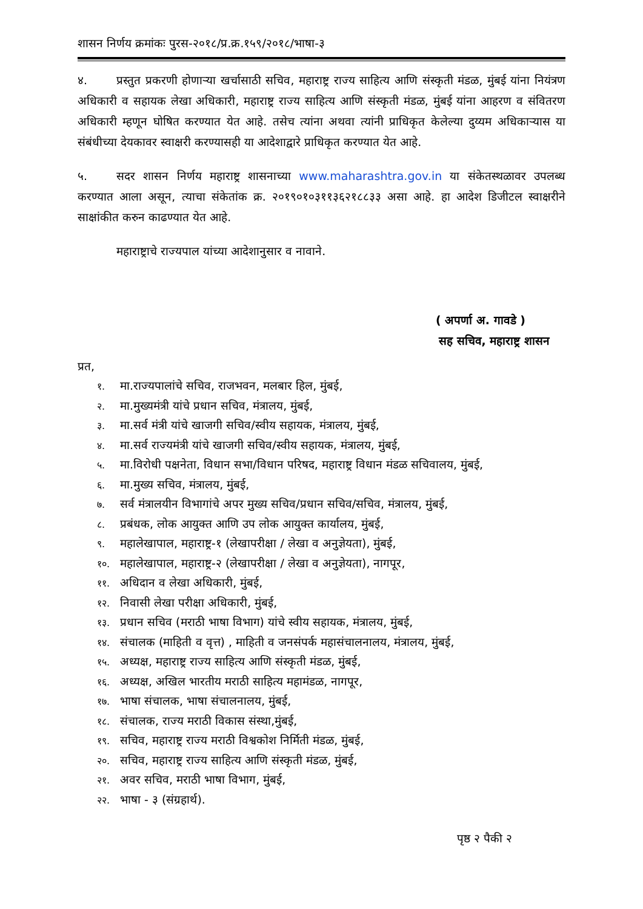शासन निर्णय क्रमांकः पुरस-२०१८/प्र.क्र.१५९/२०१८/भाषा-३
४. प्रस्तुत प्रकरणी होणाऱ्या खर्चासाठी सचिव, महाराष्ट्र राज्य साहित्य आणि संस्कृती मंडळ, मुंबई यांना नियंत्रण अधिकारी व सहायक लेखा अधिकारी, महाराष्ट्र राज्य साहित्य आणि संस्कृती मंडळ, मुंबई यांना आहरण व संवितरण अधिकारी म्हणून घोषित करण्यात येत आहे. तसेच त्यांना अथवा त्यांनी प्राधिकृत केलेल्या दुय्यम अधिकाऱ्यास या संबंधीच्या देयकावर स्वाक्षरी करण्यासही या आदेशाद्वारे प्राधिकृत करण्यात येत आहे.
५. सदर शासन निर्णय महाराष्ट्र शासनाच्या www.maharashtra.gov.in या संकेतस्थळावर उपलब्ध करण्यात आला असून, त्याचा संकेतांक क्र. २०१९०१०३११३६२१८८३३ असा आहे. हा आदेश डिजीटल स्वाक्षरीने साक्षांकीत करुन काढण्यात येत आहे.
महाराष्ट्राचे राज्यपाल यांच्या आदेशानुसार व नावाने.
( अपर्णा अ. गावडे )
सह सचिव, महाराष्ट्र शासन
प्रत,
१. मा.राज्यपालांचे सचिव, राजभवन, मलबार हिल, मुंबई,
२. मा.मुख्यमंत्री यांचे प्रधान सचिव, मंत्रालय, मुंबई,
३. मा.सर्व मंत्री यांचे खाजगी सचिव/स्वीय सहायक, मंत्रालय, मुंबई,
४. मा.सर्व राज्यमंत्री यांचे खाजगी सचिव/स्वीय सहायक, मंत्रालय, मुंबई,
५. मा.विरोधी पक्षनेता, विधान सभा/विधान परिषद, महाराष्ट्र विधान मंडळ सचिवालय, मुंबई,
६. मा.मुख्य सचिव, मंत्रालय, मुंबई,
७. सर्व मंत्रालयीन विभागांचे अपर मुख्य सचिव/प्रधान सचिव/सचिव, मंत्रालय, मुंबई,
८. प्रबंधक, लोक आयुक्त आणि उप लोक आयुक्त कार्यालय, मुंबई,
९. महालेखापाल, महाराष्ट्र-१ (लेखापरीक्षा / लेखा व अनुज्ञेयता), मुंबई,
१०. महालेखापाल, महाराष्ट्र-२ (लेखापरीक्षा / लेखा व अनुज्ञेयता), नागपूर,
११. अधिदान व लेखा अधिकारी, मुंबई,
१२. निवासी लेखा परीक्षा अधिकारी, मुंबई,
१३. प्रधान सचिव (मराठी भाषा विभाग) यांचे स्वीय सहायक, मंत्रालय, मुंबई,
१४. संचालक (माहिती व वृत्त) , माहिती व जनसंपर्क महासंचालनालय, मंत्रालय, मुंबई,
१५. अध्यक्ष, महाराष्ट्र राज्य साहित्य आणि संस्कृती मंडळ, मुंबई,
१६. अध्यक्ष, अखिल भारतीय मराठी साहित्य महामंडळ, नागपूर,
१७. भाषा संचालक, भाषा संचालनालय, मुंबई,
१८. संचालक, राज्य मराठी विकास संस्था,मुंबई,
१९. सचिव, महाराष्ट्र राज्य मराठी विश्वकोश निर्मिती मंडळ, मुंबई,
२०. सचिव, महाराष्ट्र राज्य साहित्य आणि संस्कृती मंडळ, मुंबई,
२१. अवर सचिव, मराठी भाषा विभाग, मुंबई,
२२. भाषा - ३ (संग्रहार्थ).
पृष्ठ २ पैकी २